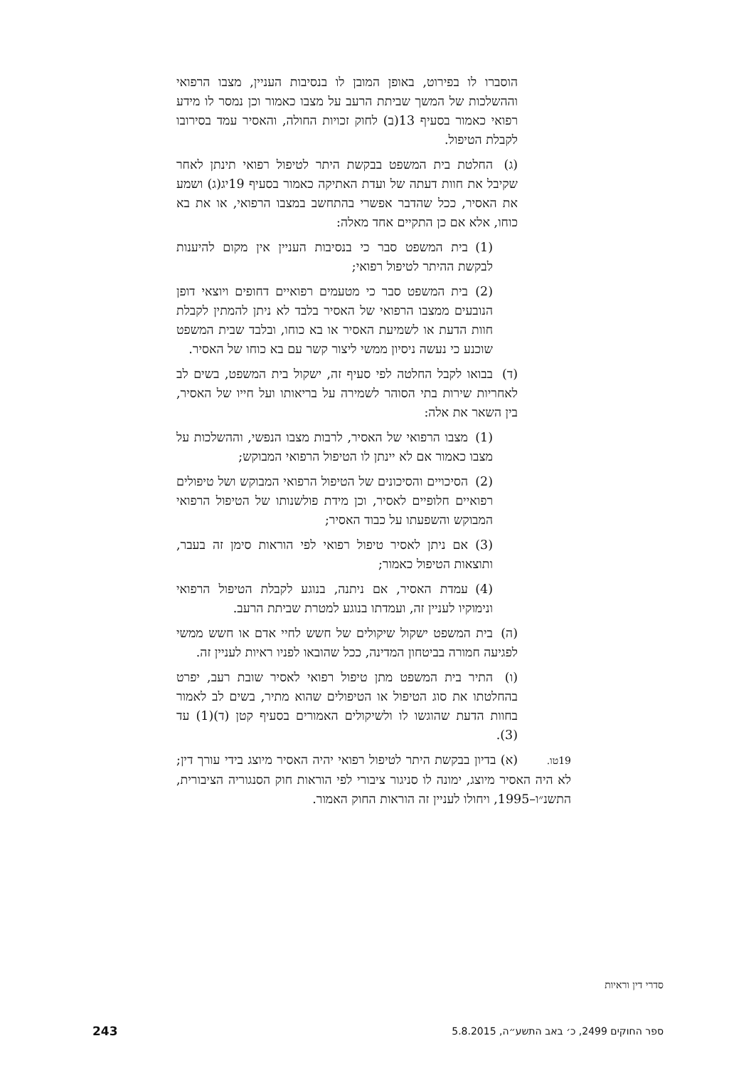הוסברו לו בפירוט, באופן המובן לו בנסיבות העניין, מצבו הרפואי וההשלכות של המשך שביתת הרעב על מצבו כאמור וכן נמסר לו מידע רפואי כאמור בסעיף 13(ב) לחוק זכויות החולה, והאסיר עמד בסירובו לקבלת הטיפול.
(ג) החלטת בית המשפט בבקשת היתר לטיפול רפואי תינתן לאחר שקיבל את חוות דעתה של ועדת האתיקה כאמור בסעיף 19יג(ג) ושמע את האסיר, ככל שהדבר אפשרי בהתחשב במצבו הרפואי, או את בא כוחו, אלא אם כן התקיים אחד מאלה:
(1) בית המשפט סבר כי בנסיבות העניין אין מקום להיענות לבקשת ההיתר לטיפול רפואי;
(2) בית המשפט סבר כי מטעמים רפואיים דחופים ויוצאי דופן הנובעים ממצבו הרפואי של האסיר בלבד לא ניתן להמתין לקבלת חוות הדעת או לשמיעת האסיר או בא כוחו, ובלבד שבית המשפט שוכנע כי נעשה ניסיון ממשי ליצור קשר עם בא כוחו של האסיר.
(ד) בבואו לקבל החלטה לפי סעיף זה, ישקול בית המשפט, בשים לב לאחריות שירות בתי הסוהר לשמירה על בריאותו ועל חייו של האסיר, בין השאר את אלה:
(1) מצבו הרפואי של האסיר, לרבות מצבו הנפשי, וההשלכות על מצבו כאמור אם לא יינתן לו הטיפול הרפואי המבוקש;
(2) הסיכויים והסיכונים של הטיפול הרפואי המבוקש ושל טיפולים רפואיים חלופיים לאסיר, וכן מידת פולשנותו של הטיפול הרפואי המבוקש והשפעתו על כבוד האסיר;
(3) אם ניתן לאסיר טיפול רפואי לפי הוראות סימן זה בעבר, ותוצאות הטיפול כאמור;
(4) עמדת האסיר, אם ניתנה, בנוגע לקבלת הטיפול הרפואי ונימוקיו לעניין זה, ועמדתו בנוגע למטרת שביתת הרעב.
(ה) בית המשפט ישקול שיקולים של חשש לחיי אדם או חשש ממשי לפגיעה חמורה בביטחון המדינה, ככל שהובאו לפניו ראיות לעניין זה.
(ו) התיר בית המשפט מתן טיפול רפואי לאסיר שובת רעב, יפרט בהחלטתו את סוג הטיפול או הטיפולים שהוא מתיר, בשים לב לאמור בחוות הדעת שהוגשו לו ולשיקולים האמורים בסעיף קטן (ד)(1) עד (3).
19טו. (א) בדיון בבקשת היתר לטיפול רפואי יהיה האסיר מיוצג בידי עורך דין; לא היה האסיר מיוצג, ימונה לו סניגור ציבורי לפי הוראות חוק הסנגוריה הציבורית, התשנ״ו–1995, ויחולו לעניין זה הוראות החוק האמור.
סדרי דין וראיות
ספר החוקים 2499, כ׳ באב התשע״ה, 5.8.2015 243